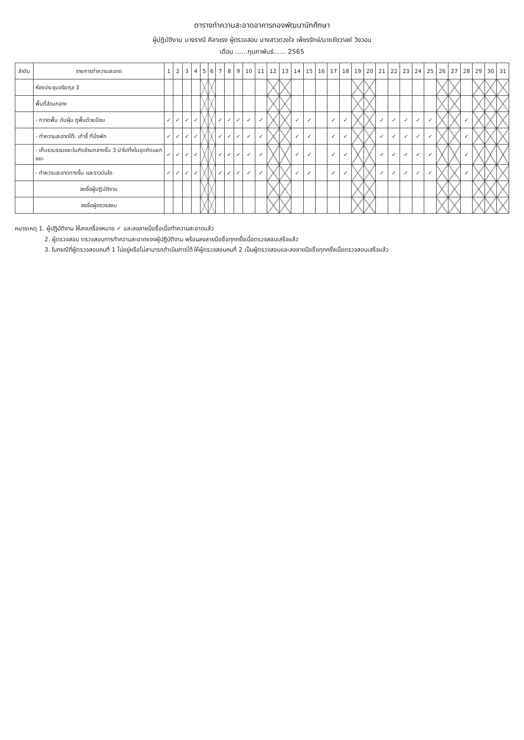ตารางทำความสะอาดอาคารกองพัฒนานักศึกษา
ผู้ปฏิบัติงาน นางราณี ศิลาแรง ผู้ตรวจสอบ นางสาวดวงใจ เพ็ชรรักษ์/นายชัชวาลย์ วิงวอน
เดือน ......กุมภาพันธ์...... 2565
| ลำดับ | รายการทำความสะอาด | 1 | 2 | 3 | 4 | 5 | 6 | 7 | 8 | 9 | 10 | 11 | 12 | 13 | 14 | 15 | 16 | 17 | 18 | 19 | 20 | 21 | 22 | 23 | 24 | 25 | 26 | 27 | 28 | 29 | 30 | 31 |
| --- | --- | --- | --- | --- | --- | --- | --- | --- | --- | --- | --- | --- | --- | --- | --- | --- | --- | --- | --- | --- | --- | --- | --- | --- | --- | --- | --- | --- | --- | --- | --- | --- |
| | ห้องประชุมจริยกุล 3 | | | | | | | | | | | | | | | | | | | | | | | | | | | | | | | |
| | พื้นที่ส่วนกลาง | | | | | | | | | | | | | | | | | | | | | | | | | | | | | | | |
| | - กวาดพื้น ดันฝุ่น ถูพื้นด้วยม็อบ | ✓ | ✓ | ✓ | ✓ | | | ✓ | ✓ | ✓ | ✓ | ✓ | | | ✓ | ✓ | | ✓ | ✓ | | | ✓ | ✓ | ✓ | ✓ | ✓ | | | ✓ | | | |
| | - ทำความสะอาดโต๊ะ เก้าอี้ ที่นั่งพัก | ✓ | ✓ | ✓ | ✓ | | | ✓ | ✓ | ✓ | ✓ | ✓ | | | ✓ | ✓ | | ✓ | ✓ | | | ✓ | ✓ | ✓ | ✓ | ✓ | | | ✓ | | | |
| | - เก็บรวบรวมขยะในถังส่วนกลางชั้น 3 นำไปทิ้งในจุดคัดแยกขยะ | ✓ | ✓ | ✓ | ✓ | | | ✓ | ✓ | ✓ | ✓ | ✓ | | | ✓ | ✓ | | ✓ | ✓ | | | ✓ | ✓ | ✓ | ✓ | ✓ | | | ✓ | | | |
| | - ทำความสะอาดทางขึ้น และราวบันได | ✓ | ✓ | ✓ | ✓ | | | ✓ | ✓ | ✓ | ✓ | ✓ | | | ✓ | ✓ | | ✓ | ✓ | | | ✓ | ✓ | ✓ | ✓ | ✓ | | | ✓ | | | |
| | ลงชื่อผู้ปฏิบัติงาน | | | | | | | | | | | | | | | | | | | | | | | | | | | | | | | |
| | ลงชื่อผู้ตรวจสอบ | | | | | | | | | | | | | | | | | | | | | | | | | | | | | | | |
หมายเหตุ 1. ผู้ปฏิบัติงาน ให้ลงเครื่องหมาย ✓ และลงลายมือชื่อเมื่อทำความสะอาดแล้ว
2. ผู้ตรวจสอบ ตรวจสอบการทำความสะอาดของผู้ปฏิบัติงาน พร้อมลงลายมือชื่อทุกครั้งเมื่อตรวจสอบเสร็จแล้ว
3. ในกรณีที่ผู้ตรวจสอบคนที่ 1 ไม่อยู่หรือไม่สามารถดำเนินการได้ ให้ผู้ตรวจสอบคนที่ 2 เป็นผู้ตรวจสอบและลงลายมือชื่อทุกครั้งเมื่อตรวจสอบเสร็จแล้ว